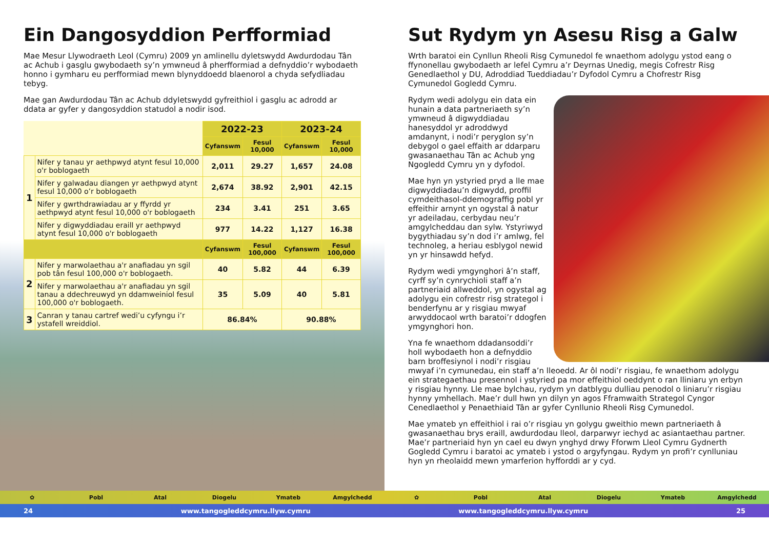Ein Dangosyddion Perfformiad
Mae Mesur Llywodraeth Leol (Cymru) 2009 yn amlinellu dyletswydd Awdurdodau Tân ac Achub i gasglu gwybodaeth sy’n ymwneud â pherfformiad a defnyddio’r wybodaeth honno i gymharu eu perfformiad mewn blynyddoedd blaenorol a chyda sefydliadau tebyg.
Mae gan Awdurdodau Tân ac Achub ddyletswydd gyfreithiol i gasglu ac adrodd ar ddata ar gyfer y dangosyddion statudol a nodir isod.
| | | 2022-23 | | 2023-24 | |
| --- | --- | --- | --- | --- | --- |
| | | Cyfanswm | Fesul 10,000 | Cyfanswm | Fesul 10,000 |
| 1 | Nifer y tanau yr aethpwyd atynt fesul 10,000 o'r boblogaeth | 2,011 | 29.27 | 1,657 | 24.08 |
| | Nifer y galwadau diangen yr aethpwyd atynt fesul 10,000 o’r boblogaeth | 2,674 | 38.92 | 2,901 | 42.15 |
| | Nifer y gwrthdrawiadau ar y ffyrdd yr aethpwyd atynt fesul 10,000 o'r boblogaeth | 234 | 3.41 | 251 | 3.65 |
| | Nifer y digwyddiadau eraill yr aethpwyd atynt fesul 10,000 o'r boblogaeth | 977 | 14.22 | 1,127 | 16.38 |
| | | Cyfanswm | Fesul 100,000 | Cyfanswm | Fesul 100,000 |
| 2 | Nifer y marwolaethau a'r anafiadau yn sgil pob tân fesul 100,000 o'r boblogaeth. | 40 | 5.82 | 44 | 6.39 |
| | Nifer y marwolaethau a'r anafiadau yn sgil tanau a ddechreuwyd yn ddamweiniol fesul 100,000 o'r boblogaeth. | 35 | 5.09 | 40 | 5.81 |
| 3 | Canran y tanau cartref wedi’u cyfyngu i’r ystafell wreiddiol. | 86.84% | | 90.88% | |
Sut Rydym yn Asesu Risg a Galw
Wrth baratoi ein Cynllun Rheoli Risg Cymunedol fe wnaethom adolygu ystod eang o ffynonellau gwybodaeth ar lefel Cymru a’r Deyrnas Unedig, megis Cofrestr Risg Genedlaethol y DU, Adroddiad Tueddiadau’r Dyfodol Cymru a Chofrestr Risg Cymunedol Gogledd Cymru.
Rydym wedi adolygu ein data ein hunain a data partneriaeth sy’n ymwneud â digwyddiadau hanesyddol yr adroddwyd amdanynt, i nodi’r peryglon sy’n debygol o gael effaith ar ddarparu gwasanaethau Tân ac Achub yng Ngogledd Cymru yn y dyfodol.
Mae hyn yn ystyried pryd a lle mae digwyddiadau’n digwydd, proffil cymdeithasol-ddemograffig pobl yr effeithir arnynt yn ogystal â natur yr adeiladau, cerbydau neu’r amgylcheddau dan sylw. Ystyriwyd bygythiadau sy’n dod i’r amlwg, fel technoleg, a heriau esblygol newid yn yr hinsawdd hefyd.
Rydym wedi ymgynghori â’n staff, cyrff sy’n cynrychioli staff a’n partneriaid allweddol, yn ogystal ag adolygu ein cofrestr risg strategol i benderfynu ar y risgiau mwyaf arwyddocaol wrth baratoi’r ddogfen ymgynghori hon.
Yna fe wnaethom ddadansoddi’r holl wybodaeth hon a defnyddio barn broffesiynol i nodi’r risgiau mwyaf i’n cymunedau, ein staff a’n lleoedd. Ar ôl nodi’r risgiau, fe wnaethom adolygu ein strategaethau presennol i ystyried pa mor effeithiol oeddynt o ran lliniaru yn erbyn y risgiau hynny. Lle mae bylchau, rydym yn datblygu dulliau penodol o liniaru’r risgiau hynny ymhellach. Mae’r dull hwn yn dilyn yn agos Fframwaith Strategol Cyngor Cenedlaethol y Penaethiaid Tân ar gyfer Cynllunio Rheoli Risg Cymunedol.
Mae ymateb yn effeithiol i rai o’r risgiau yn golygu gweithio mewn partneriaeth â gwasanaethau brys eraill, awdurdodau lleol, darparwyr iechyd ac asiantaethau partner. Mae’r partneriaid hyn yn cael eu dwyn ynghyd drwy Fforwm Lleol Cymru Gydnerth Gogledd Cymru i baratoi ac ymateb i ystod o argyfyngau. Rydym yn profi’r cynlluniau hyn yn rheolaidd mewn ymarferion hyfforddi ar y cyd.
✿ Pobl Atal Diogelu Ymateb Amgylchedd ✿ Pobl Atal Diogelu Ymateb Amgylchedd
24 www.tangogleddcymru.llyw.cymru www.tangogleddcymru.llyw.cymru 25